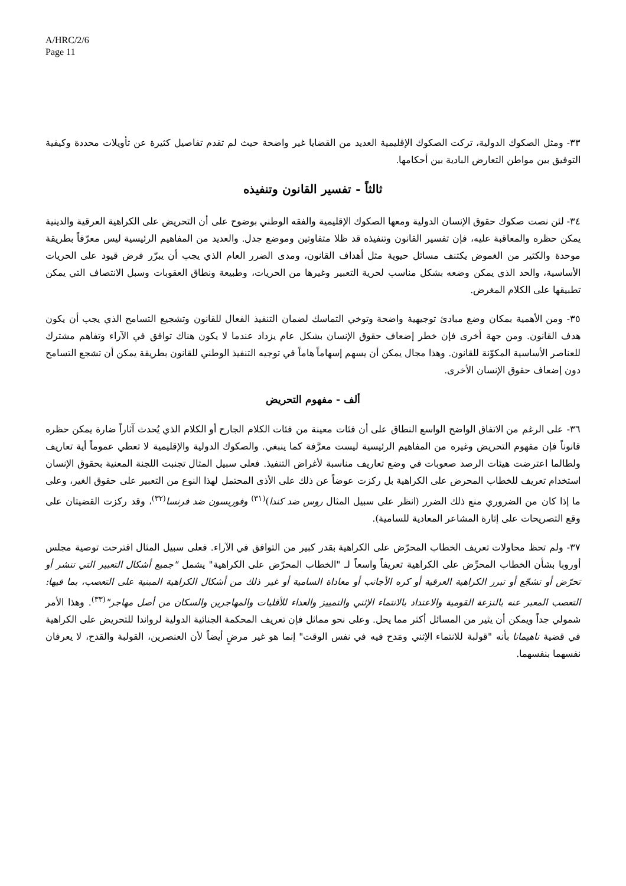A/HRC/2/6
Page 11
٣٣- ومثل الصكوك الدولية، تركت الصكوك الإقليمية العديد من القضايا غير واضحة حيث لم تقدم تفاصيل كثيرة عن تأويلات محددة وكيفية التوفيق بين مواطن التعارض البادية بين أحكامها.
ثالثاً - تفسير القانون وتنفيذه
٣٤- لئن نصت صكوك حقوق الإنسان الدولية ومعها الصكوك الإقليمية والفقه الوطني بوضوح على أن التحريض على الكراهية العرقية والدينية يمكن حظره والمعاقبة عليه، فإن تفسير القانون وتنفيذه قد ظلا متفاوتين وموضع جدل. والعديد من المفاهيم الرئيسية ليس معرّفاً بطريقة موحدة والكثير من الغموض يكتنف مسائل حيوية مثل أهداف القانون، ومدى الضرر العام الذي يجب أن يبرّر فرض قيود على الحريات الأساسية، والحد الذي يمكن وضعه بشكل مناسب لحرية التعبير وغيرها من الحريات، وطبيعة ونطاق العقوبات وسبل الانتصاف التي يمكن تطبيقها على الكلام المغرض.
٣٥- ومن الأهمية بمكان وضع مبادئ توجيهية واضحة وتوخي التماسك لضمان التنفيذ الفعال للقانون وتشجيع التسامح الذي يجب أن يكون هدف القانون. ومن جهة أخرى فإن خطر إضعاف حقوق الإنسان بشكل عام يزداد عندما لا يكون هناك توافق في الآراء وتفاهم مشترك للعناصر الأساسية المكوّنة للقانون. وهذا مجال يمكن أن يسهم إسهاماً هاماً في توجيه التنفيذ الوطني للقانون بطريقة يمكن أن تشجع التسامح دون إضعاف حقوق الإنسان الأخرى.
ألف - مفهوم التحريض
٣٦- على الرغم من الاتفاق الواضح الواسع النطاق على أن فئات معينة من فئات الكلام الجارح أو الكلام الذي يُحدث آثاراً ضارة يمكن حظره قانوناً فإن مفهوم التحريض وغيره من المفاهيم الرئيسية ليست معرَّفة كما ينبغي. والصكوك الدولية والإقليمية لا تعطي عموماً أية تعاريف ولطالما اعترضت هيئات الرصد صعوبات في وضع تعاريف مناسبة لأغراض التنفيذ. فعلى سبيل المثال تجنبت اللجنة المعنية بحقوق الإنسان استخدام تعريف للخطاب المحرض على الكراهية بل ركزت عوضاً عن ذلك على الأذى المحتمل لهذا النوع من التعبير على حقوق الغير، وعلى ما إذا كان من الضروري منع ذلك الضرر (انظر على سبيل المثال روس ضد كندا)<sup>(٣١)</sup> وفوريسون ضد فرنسا<sup>(٣٢)</sup>، وقد ركزت القضيتان على وقع التصريحات على إثارة المشاعر المعادية للسامية).
٣٧- ولم تحظ محاولات تعريف الخطاب المحرّض على الكراهية بقدر كبير من التوافق في الآراء. فعلى سبيل المثال اقترحت توصية مجلس أوروبا بشأن الخطاب المحرِّض على الكراهية تعريفاً واسعاً لـ "الخطاب المحرّض على الكراهية" يشمل "جميع أشكال التعبير التي تنشر أو تحرّض أو تشجّع أو تبرر الكراهية العرقية أو كره الأجانب أو معاداة السامية أو غير ذلك من أشكال الكراهية المبنية على التعصب، بما فيها: التعصب المعبر عنه بالنزعة القومية والاعتداد بالانتماء الإثني والتمييز والعداء للأقليات والمهاجرين والسكان من أصل مهاجر"<sup>(٣٣)</sup>. وهذا الأمر شمولي جداً ويمكن أن يثير من المسائل أكثر مما يحل. وعلى نحو مماثل فإن تعريف المحكمة الجنائية الدولية لرواندا للتحريض على الكراهية في قضية ناهيمانا بأنه "قولبة للانتماء الإثني ومَدح فيه في نفس الوقت" إنما هو غير مرضٍ أيضاً لأن العنصرين، القولبة والقدح، لا يعرفان نفسهما بنفسهما.